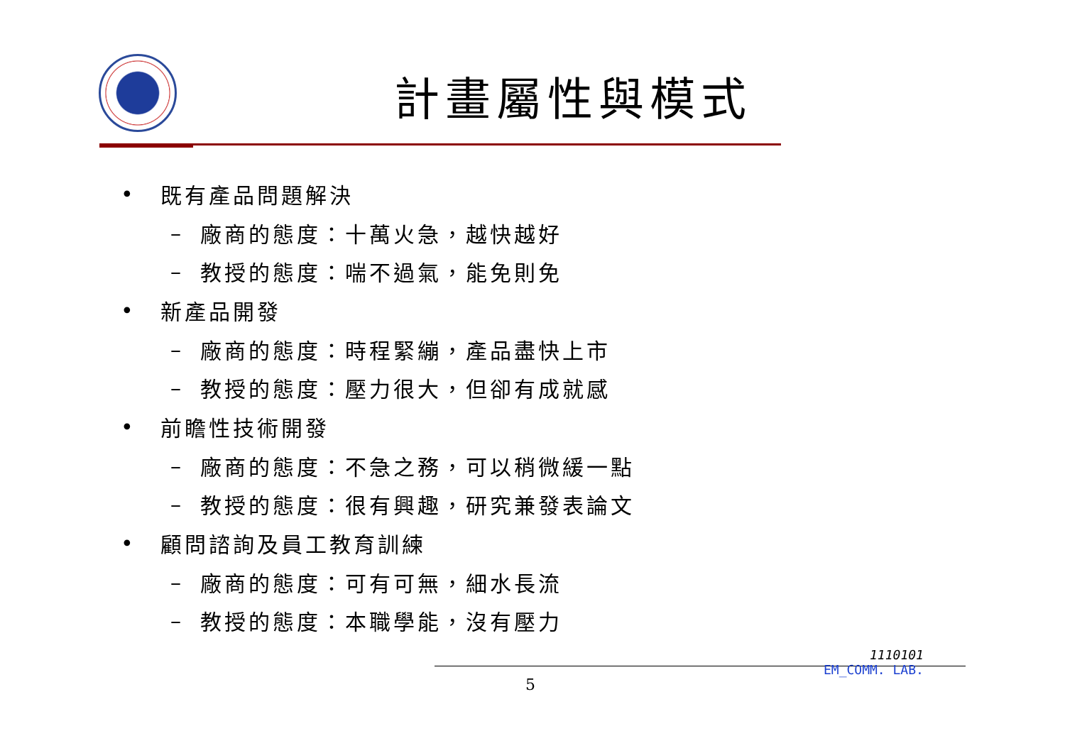計畫屬性與模式
• 既有產品問題解決
– 廠商的態度：十萬火急，越快越好
– 教授的態度：喘不過氣，能免則免
• 新產品開發
– 廠商的態度：時程緊繃，產品盡快上市
– 教授的態度：壓力很大，但卻有成就感
• 前瞻性技術開發
– 廠商的態度：不急之務，可以稍微緩一點
– 教授的態度：很有興趣，研究兼發表論文
• 顧問諮詢及員工教育訓練
– 廠商的態度：可有可無，細水長流
– 教授的態度：本職學能，沒有壓力
5
1110101
EM_COMM. LAB.